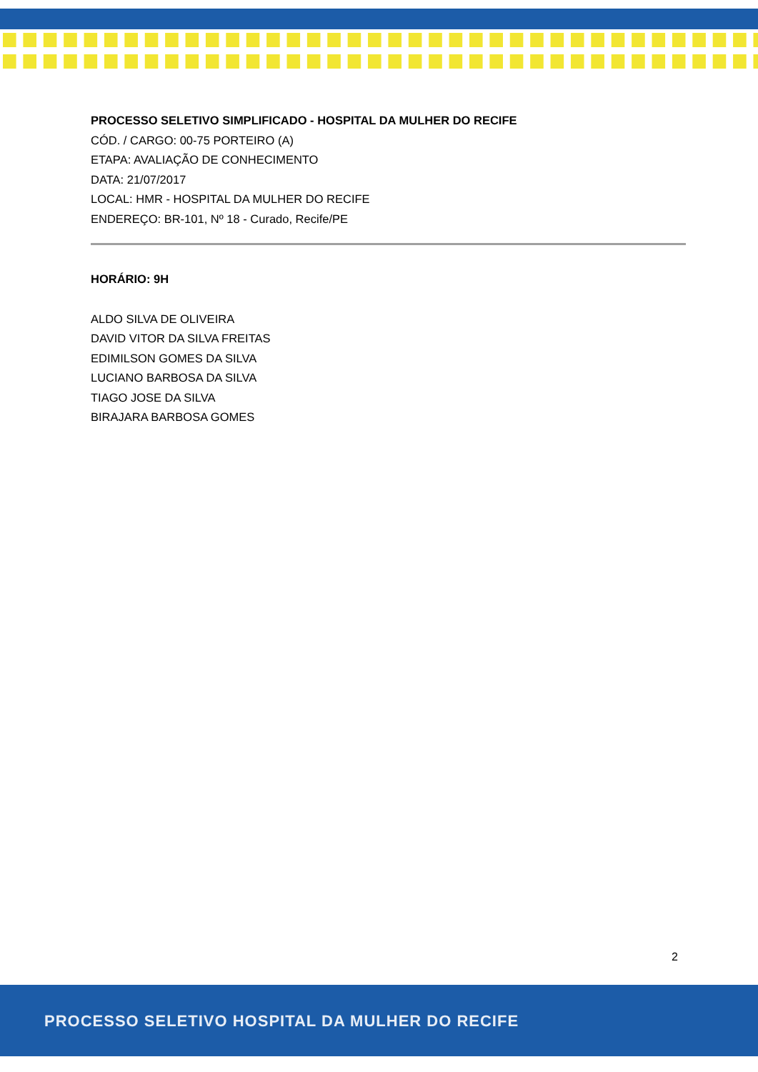PROCESSO SELETIVO SIMPLIFICADO - HOSPITAL DA MULHER DO RECIFE
CÓD. / CARGO: 00-75 PORTEIRO (A)
ETAPA: AVALIAÇÃO DE CONHECIMENTO
DATA: 21/07/2017
LOCAL: HMR - HOSPITAL DA MULHER DO RECIFE
ENDEREÇO: BR-101, Nº 18 - Curado, Recife/PE
HORÁRIO: 9H
ALDO SILVA DE OLIVEIRA
DAVID VITOR DA SILVA FREITAS
EDIMILSON GOMES DA SILVA
LUCIANO BARBOSA DA SILVA
TIAGO JOSE DA SILVA
BIRAJARA BARBOSA GOMES
2
PROCESSO SELETIVO HOSPITAL DA MULHER DO RECIFE